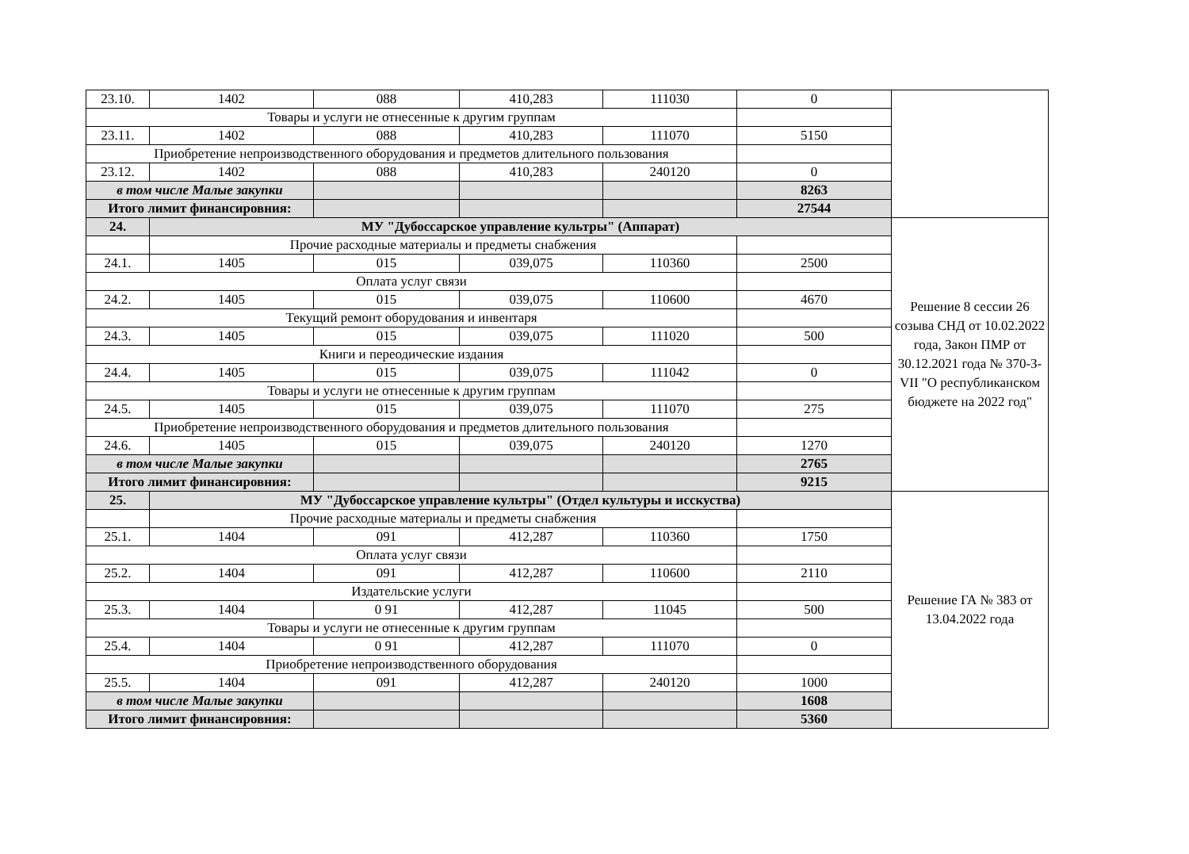| 23.10. | 1402 | 088 | 410,283 | 111030 | 0 | |
| Товары и услуги не отнесенные к другим группам | | | | | | |
| 23.11. | 1402 | 088 | 410,283 | 111070 | 5150 | |
| Приобретение непроизводственного оборудования и предметов длительного пользования | | | | | | |
| 23.12. | 1402 | 088 | 410,283 | 240120 | 0 | |
| в том числе Малые закупки | | | | | 8263 | |
| Итого лимит финансировния: | | | | | 27544 | |
| 24. | МУ "Дубоссарское управление культры" (Аппарат) | | | | | Решение 8 сессии 26 созыва СНД от 10.02.2022 года, Закон ПМР от 30.12.2021 года № 370-З-VII "О республиканском бюджете на 2022 год" |
| | Прочие расходные материалы и предметы снабжения | | | | | |
| 24.1. | 1405 | 015 | 039,075 | 110360 | 2500 | |
| Оплата услуг связи | | | | | | |
| 24.2. | 1405 | 015 | 039,075 | 110600 | 4670 | |
| Текущий ремонт оборудования и инвентаря | | | | | | |
| 24.3. | 1405 | 015 | 039,075 | 111020 | 500 | |
| Книги и переодические издания | | | | | | |
| 24.4. | 1405 | 015 | 039,075 | 111042 | 0 | |
| Товары и услуги не отнесенные к другим группам | | | | | | |
| 24.5. | 1405 | 015 | 039,075 | 111070 | 275 | |
| Приобретение непроизводственного оборудования и предметов длительного пользования | | | | | | |
| 24.6. | 1405 | 015 | 039,075 | 240120 | 1270 | |
| в том числе Малые закупки | | | | | 2765 | |
| Итого лимит финансировния: | | | | | 9215 | |
| 25. | МУ "Дубоссарское управление культры" (Отдел культуры и исскуства) | | | | | Решение ГА № 383 от 13.04.2022 года |
| | Прочие расходные материалы и предметы снабжения | | | | | |
| 25.1. | 1404 | 091 | 412,287 | 110360 | 1750 | |
| Оплата услуг связи | | | | | | |
| 25.2. | 1404 | 091 | 412,287 | 110600 | 2110 | |
| Издательские услуги | | | | | | |
| 25.3. | 1404 | 0 91 | 412,287 | 11045 | 500 | |
| Товары и услуги не отнесенные к другим группам | | | | | | |
| 25.4. | 1404 | 0 91 | 412,287 | 111070 | 0 | |
| Приобретение непроизводственного оборудования | | | | | | |
| 25.5. | 1404 | 091 | 412,287 | 240120 | 1000 | |
| в том числе Малые закупки | | | | | 1608 | |
| Итого лимит финансировния: | | | | | 5360 | |